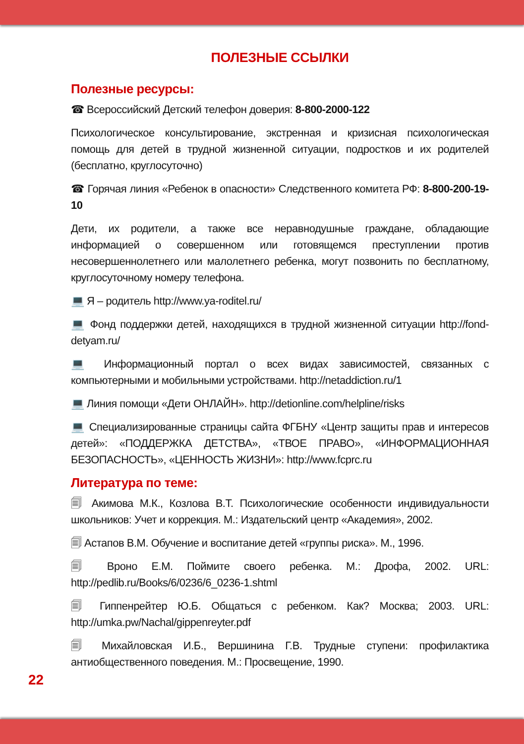ПОЛЕЗНЫЕ ССЫЛКИ
Полезные ресурсы:
☎ Всероссийский Детский телефон доверия: 8-800-2000-122
Психологическое консультирование, экстренная и кризисная психологическая помощь для детей в трудной жизненной ситуации, подростков и их родителей (бесплатно, круглосуточно)
☎ Горячая линия «Ребенок в опасности» Следственного комитета РФ: 8-800-200-19-10
Дети, их родители, а также все неравнодушные граждане, обладающие информацией о совершенном или готовящемся преступлении против несовершеннолетнего или малолетнего ребенка, могут позвонить по бесплатному, круглосуточному номеру телефона.
💻 Я – родитель http://www.ya-roditel.ru/
💻 Фонд поддержки детей, находящихся в трудной жизненной ситуации http://fond-detyam.ru/
💻 Информационный портал о всех видах зависимостей, связанных с компьютерными и мобильными устройствами. http://netaddiction.ru/1
💻 Линия помощи «Дети ОНЛАЙН». http://detionline.com/helpline/risks
💻 Специализированные страницы сайта ФГБНУ «Центр защиты прав и интересов детей»: «ПОДДЕРЖКА ДЕТСТВА», «ТВОЕ ПРАВО», «ИНФОРМАЦИОННАЯ БЕЗОПАСНОСТЬ», «ЦЕННОСТЬ ЖИЗНИ»: http://www.fcprc.ru
Литература по теме:
🗐 Акимова М.К., Козлова В.Т. Психологические особенности индивидуальности школьников: Учет и коррекция. М.: Издательский центр «Академия», 2002.
🗐 Астапов В.М. Обучение и воспитание детей «группы риска». М., 1996.
🗐 Вроно Е.М. Поймите своего ребенка. М.: Дрофа, 2002. URL: http://pedlib.ru/Books/6/0236/6_0236-1.shtml
🗐 Гиппенрейтер Ю.Б. Общаться с ребенком. Как? Москва; 2003. URL: http://umka.pw/Nachal/gippenreyter.pdf
🗐 Михайловская И.Б., Вершинина Г.В. Трудные ступени: профилактика антиобщественного поведения. М.: Просвещение, 1990.
22